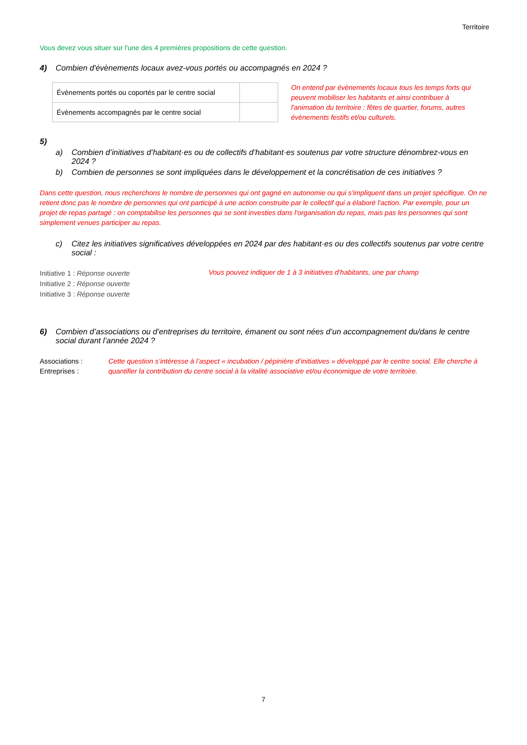Territoire
Vous devez vous situer sur l'une des 4 premières propositions de cette question.
4) Combien d'évènements locaux avez-vous portés ou accompagnés en 2024 ?
| Évènements portés ou coportés par le centre social | |
| Évènements accompagnés par le centre social | |
On entend par évènements locaux tous les temps forts qui peuvent mobiliser les habitants et ainsi contribuer à l'animation du territoire : fêtes de quartier, forums, autres évènements festifs et/ou culturels.
5)
a) Combien d’initiatives d’habitant·es ou de collectifs d’habitant·es soutenus par votre structure dénombrez-vous en 2024 ?
b) Combien de personnes se sont impliquées dans le développement et la concrétisation de ces initiatives ?
Dans cette question, nous recherchons le nombre de personnes qui ont gagné en autonomie ou qui s'impliquent dans un projet spécifique. On ne retient donc pas le nombre de personnes qui ont participé à une action construite par le collectif qui a élaboré l'action. Par exemple, pour un projet de repas partagé : on comptabilise les personnes qui se sont investies dans l'organisation du repas, mais pas les personnes qui sont simplement venues participer au repas.
c) Citez les initiatives significatives développées en 2024 par des habitant·es ou des collectifs soutenus par votre centre social :
Initiative 1 : Réponse ouverte
Initiative 2 : Réponse ouverte
Initiative 3 : Réponse ouverte
Vous pouvez indiquer de 1 à 3 initiatives d’habitants, une par champ
6) Combien d’associations ou d’entreprises du territoire, émanent ou sont nées d’un accompagnement du/dans le centre social durant l’année 2024 ?
Associations :
Entreprises :
Cette question s’intéresse à l’aspect « incubation / pépinière d’initiatives » développé par le centre social. Elle cherche à quantifier la contribution du centre social à la vitalité associative et/ou économique de votre territoire.
7